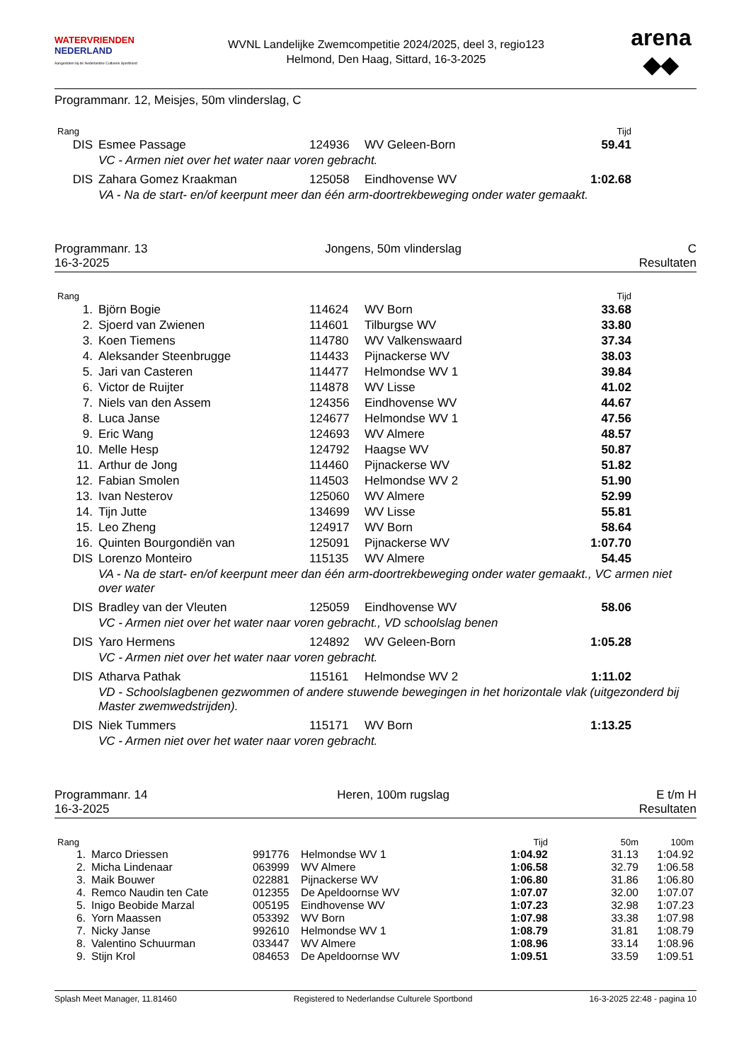WATERVRIENDEN
NEDERLAND
Aangesloten bij de Nederlandse Culturele Sportbond
WVNL Landelijke Zwemcompetitie 2024/2025, deel 3, regio123
Helmond, Den Haag, Sittard, 16-3-2025
arena
◆◆
Programmanr. 12, Meisjes, 50m vlinderslag, C
| Rang | | | | Tijd | |
| --- | --- | --- | --- | --- | --- |
| DIS | Esmee Passage | 124936 | WV Geleen-Born | 59.41 | |
| | VC - Armen niet over het water naar voren gebracht. | | | | |
| DIS | Zahara Gomez Kraakman | 125058 | Eindhovense WV | 1:02.68 | |
| | VA - Na de start- en/of keerpunt meer dan één arm-doortrekbeweging onder water gemaakt. | | | | |
Programmanr. 13
16-3-2025
Jongens, 50m vlinderslag C
Resultaten
| Rang | | | | Tijd | |
| --- | --- | --- | --- | --- | --- |
| 1. | Björn Bogie | 114624 | WV Born | 33.68 | |
| 2. | Sjoerd van Zwienen | 114601 | Tilburgse WV | 33.80 | |
| 3. | Koen Tiemens | 114780 | WV Valkenswaard | 37.34 | |
| 4. | Aleksander Steenbrugge | 114433 | Pijnackerse WV | 38.03 | |
| 5. | Jari van Casteren | 114477 | Helmondse WV 1 | 39.84 | |
| 6. | Victor de Ruijter | 114878 | WV Lisse | 41.02 | |
| 7. | Niels van den Assem | 124356 | Eindhovense WV | 44.67 | |
| 8. | Luca Janse | 124677 | Helmondse WV 1 | 47.56 | |
| 9. | Eric Wang | 124693 | WV Almere | 48.57 | |
| 10. | Melle Hesp | 124792 | Haagse WV | 50.87 | |
| 11. | Arthur de Jong | 114460 | Pijnackerse WV | 51.82 | |
| 12. | Fabian Smolen | 114503 | Helmondse WV 2 | 51.90 | |
| 13. | Ivan Nesterov | 125060 | WV Almere | 52.99 | |
| 14. | Tijn Jutte | 134699 | WV Lisse | 55.81 | |
| 15. | Leo Zheng | 124917 | WV Born | 58.64 | |
| 16. | Quinten Bourgondiën van | 125091 | Pijnackerse WV | 1:07.70 | |
| DIS | Lorenzo Monteiro | 115135 | WV Almere | 54.45 | |
| | VA - Na de start- en/of keerpunt meer dan één arm-doortrekbeweging onder water gemaakt., VC armen niet over water | | | | |
| DIS | Bradley van der Vleuten | 125059 | Eindhovense WV | 58.06 | |
| | VC - Armen niet over het water naar voren gebracht., VD schoolslag benen | | | | |
| DIS | Yaro Hermens | 124892 | WV Geleen-Born | 1:05.28 | |
| | VC - Armen niet over het water naar voren gebracht. | | | | |
| DIS | Atharva Pathak | 115161 | Helmondse WV 2 | 1:11.02 | |
| | VD - Schoolslagbenen gezwommen of andere stuwende bewegingen in het horizontale vlak (uitgezonderd bij Master zwemwedstrijden). | | | | |
| DIS | Niek Tummers | 115171 | WV Born | 1:13.25 | |
| | VC - Armen niet over het water naar voren gebracht. | | | | |
Programmanr. 14
16-3-2025
Heren, 100m rugslag E t/m H
Resultaten
| Rang | | | | Tijd | 50m | 100m |
| --- | --- | --- | --- | --- | --- | --- |
| 1. | Marco Driessen | 991776 | Helmondse WV 1 | 1:04.92 | 31.13 | 1:04.92 |
| 2. | Micha Lindenaar | 063999 | WV Almere | 1:06.58 | 32.79 | 1:06.58 |
| 3. | Maik Bouwer | 022881 | Pijnackerse WV | 1:06.80 | 31.86 | 1:06.80 |
| 4. | Remco Naudin ten Cate | 012355 | De Apeldoornse WV | 1:07.07 | 32.00 | 1:07.07 |
| 5. | Inigo Beobide Marzal | 005195 | Eindhovense WV | 1:07.23 | 32.98 | 1:07.23 |
| 6. | Yorn Maassen | 053392 | WV Born | 1:07.98 | 33.38 | 1:07.98 |
| 7. | Nicky Janse | 992610 | Helmondse WV 1 | 1:08.79 | 31.81 | 1:08.79 |
| 8. | Valentino Schuurman | 033447 | WV Almere | 1:08.96 | 33.14 | 1:08.96 |
| 9. | Stijn Krol | 084653 | De Apeldoornse WV | 1:09.51 | 33.59 | 1:09.51 |
Splash Meet Manager, 11.81460 Registered to Nederlandse Culturele Sportbond 16-3-2025 22:48 - pagina 10